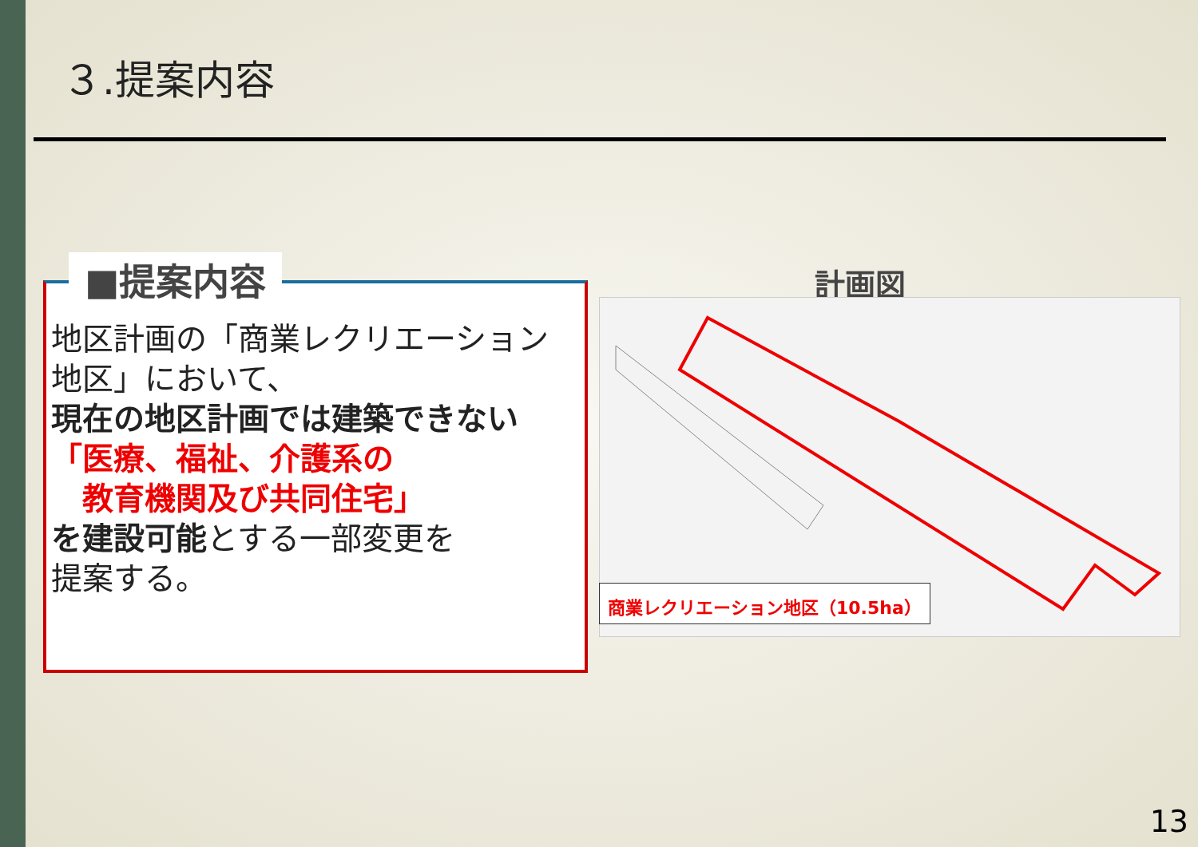３.提案内容
■提案内容
地区計画の「商業レクリエーション地区」において、
現在の地区計画では建築できない
「医療、福祉、介護系の
　教育機関及び共同住宅」
を建設可能とする一部変更を
提案する。
計画図
商業レクリエーション地区（10.5ha）
13